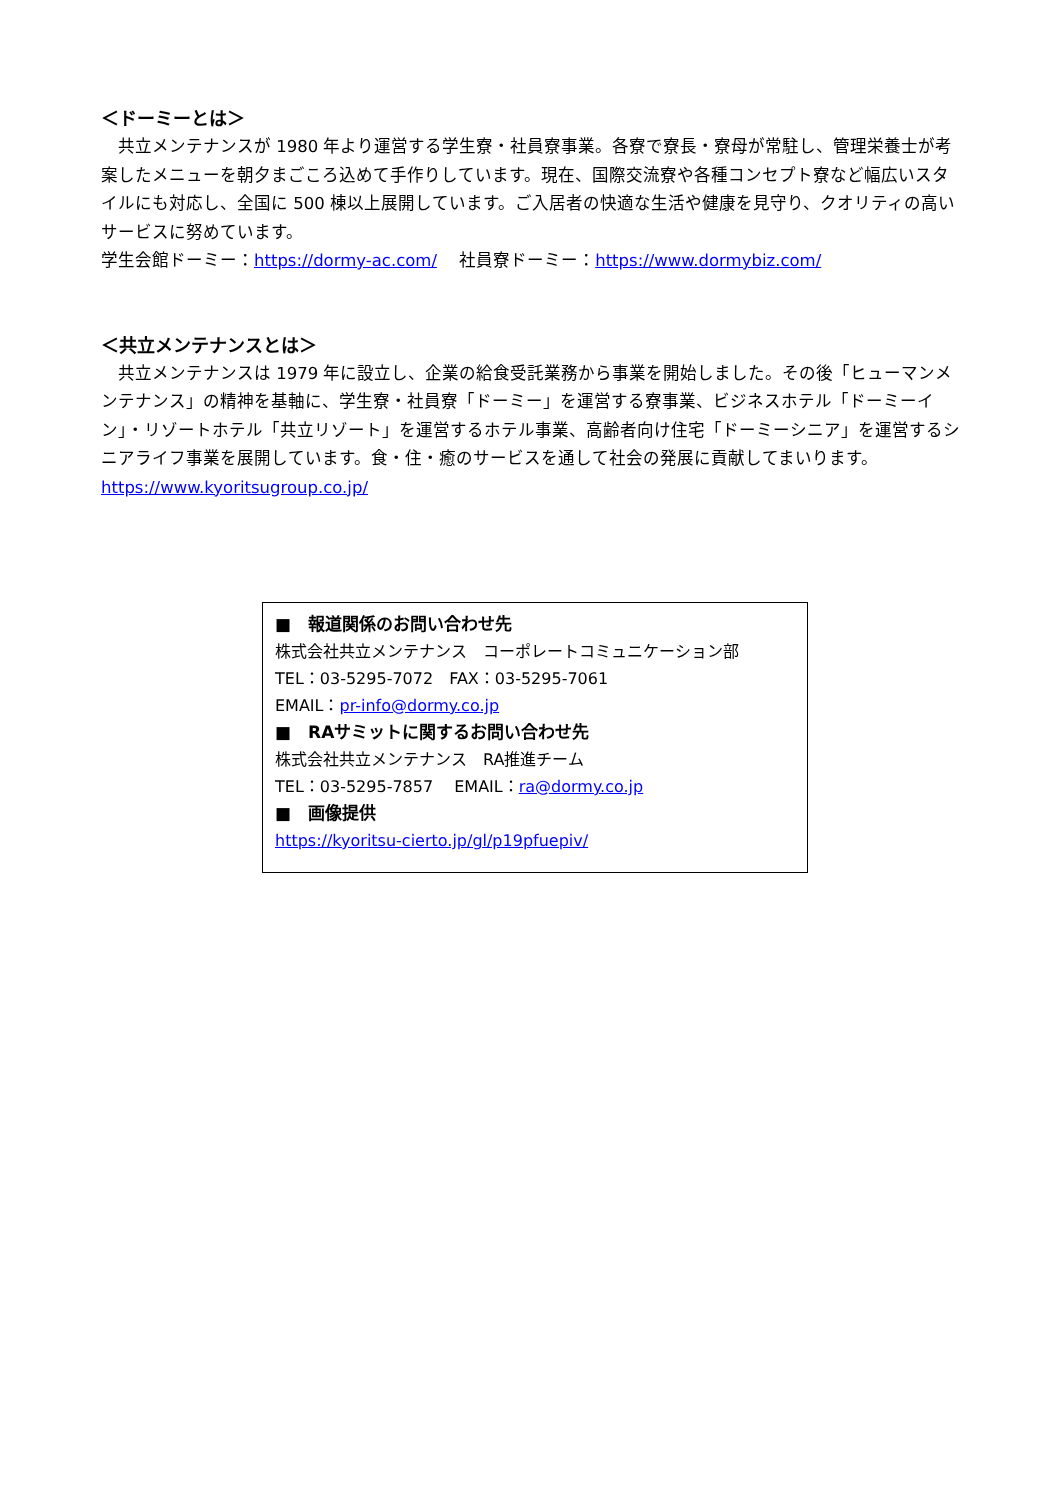＜ドーミーとは＞
　共立メンテナンスが 1980 年より運営する学生寮・社員寮事業。各寮で寮長・寮母が常駐し、管理栄養士が考案したメニューを朝夕まごころ込めて手作りしています。現在、国際交流寮や各種コンセプト寮など幅広いスタイルにも対応し、全国に 500 棟以上展開しています。ご入居者の快適な生活や健康を見守り、クオリティの高いサービスに努めています。
学生会館ドーミー：https://dormy-ac.com/　 社員寮ドーミー：https://www.dormybiz.com/
＜共立メンテナンスとは＞
　共立メンテナンスは 1979 年に設立し、企業の給食受託業務から事業を開始しました。その後「ヒューマンメンテナンス」の精神を基軸に、学生寮・社員寮「ドーミー」を運営する寮事業、ビジネスホテル「ドーミーイン」・リゾートホテル「共立リゾート」を運営するホテル事業、高齢者向け住宅「ドーミーシニア」を運営するシニアライフ事業を展開しています。食・住・癒のサービスを通して社会の発展に貢献してまいります。
https://www.kyoritsugroup.co.jp/
■　報道関係のお問い合わせ先
株式会社共立メンテナンス　コーポレートコミュニケーション部
TEL：03-5295-7072　FAX：03-5295-7061
EMAIL：pr-info@dormy.co.jp
■　RAサミットに関するお問い合わせ先
株式会社共立メンテナンス　RA推進チーム
TEL：03-5295-7857　 EMAIL：ra@dormy.co.jp
■　画像提供
https://kyoritsu-cierto.jp/gl/p19pfuepiv/